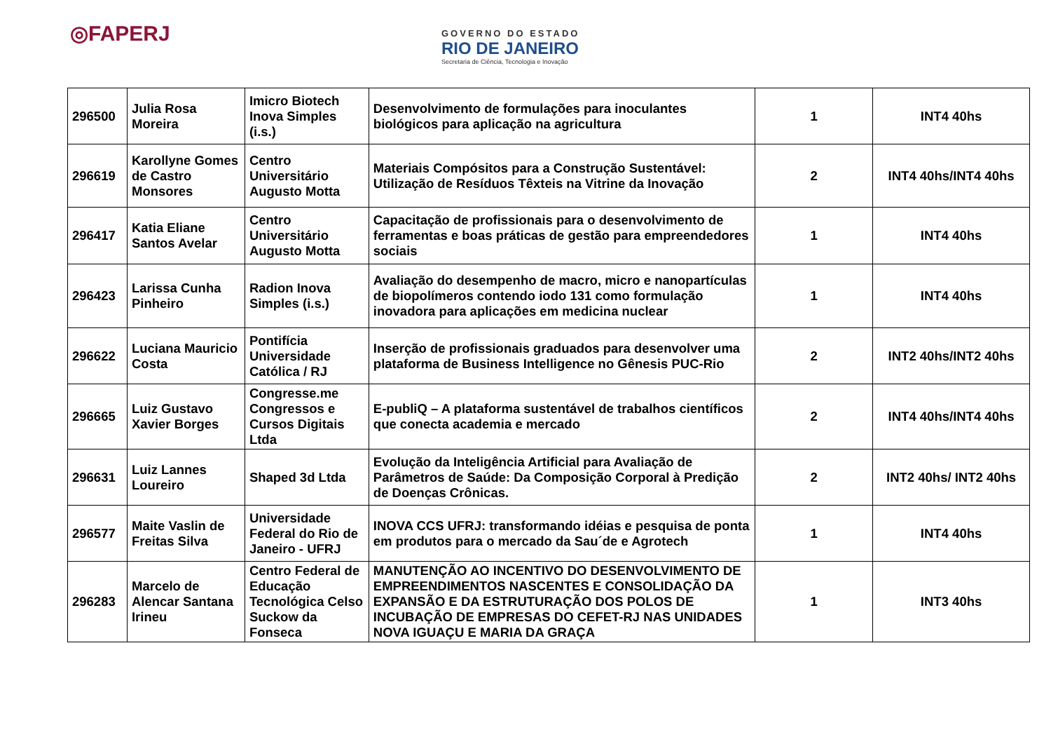◎FAPERJ
GOVERNO DO ESTADO
RIO DE JANEIRO
Secretaria de Ciência, Tecnologia e Inovação
| 296500 | Julia Rosa Moreira | Imicro Biotech Inova Simples (i.s.) | Desenvolvimento de formulações para inoculantes biológicos para aplicação na agricultura | 1 | INT4 40hs |
| 296619 | Karollyne Gomes de Castro Monsores | Centro Universitário Augusto Motta | Materiais Compósitos para a Construção Sustentável: Utilização de Resíduos Têxteis na Vitrine da Inovação | 2 | INT4 40hs/INT4 40hs |
| 296417 | Katia Eliane Santos Avelar | Centro Universitário Augusto Motta | Capacitação de profissionais para o desenvolvimento de ferramentas e boas práticas de gestão para empreendedores sociais | 1 | INT4 40hs |
| 296423 | Larissa Cunha Pinheiro | Radion Inova Simples (i.s.) | Avaliação do desempenho de macro, micro e nanopartículas de biopolímeros contendo iodo 131 como formulação inovadora para aplicações em medicina nuclear | 1 | INT4 40hs |
| 296622 | Luciana Mauricio Costa | Pontifícia Universidade Católica / RJ | Inserção de profissionais graduados para desenvolver uma plataforma de Business Intelligence no Gênesis PUC-Rio | 2 | INT2 40hs/INT2 40hs |
| 296665 | Luiz Gustavo Xavier Borges | Congresse.me Congressos e Cursos Digitais Ltda | E-publiQ – A plataforma sustentável de trabalhos científicos que conecta academia e mercado | 2 | INT4 40hs/INT4 40hs |
| 296631 | Luiz Lannes Loureiro | Shaped 3d Ltda | Evolução da Inteligência Artificial para Avaliação de Parâmetros de Saúde: Da Composição Corporal à Predição de Doenças Crônicas. | 2 | INT2 40hs/ INT2 40hs |
| 296577 | Maite Vaslin de Freitas Silva | Universidade Federal do Rio de Janeiro - UFRJ | INOVA CCS UFRJ: transformando idéias e pesquisa de ponta em produtos para o mercado da Sau´de e Agrotech | 1 | INT4 40hs |
| 296283 | Marcelo de Alencar Santana Irineu | Centro Federal de Educação Tecnológica Celso Suckow da Fonseca | MANUTENÇÃO AO INCENTIVO DO DESENVOLVIMENTO DE EMPREENDIMENTOS NASCENTES E CONSOLIDAÇÃO DA EXPANSÃO E DA ESTRUTURAÇÃO DOS POLOS DE INCUBAÇÃO DE EMPRESAS DO CEFET-RJ NAS UNIDADES NOVA IGUAÇU E MARIA DA GRAÇA | 1 | INT3 40hs |